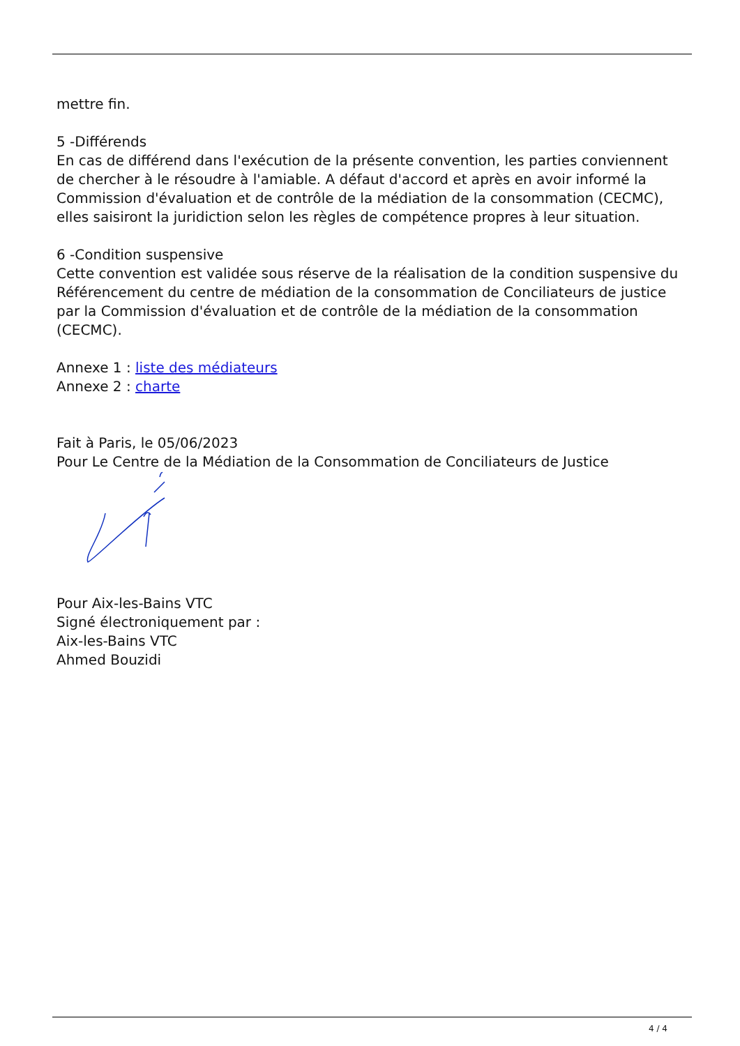mettre fin.
5 -Différends
En cas de différend dans l'exécution de la présente convention, les parties conviennent de chercher à le résoudre à l'amiable. A défaut d'accord et après en avoir informé la Commission d'évaluation et de contrôle de la médiation de la consommation (CECMC), elles saisiront la juridiction selon les règles de compétence propres à leur situation.
6 -Condition suspensive
Cette convention est validée sous réserve de la réalisation de la condition suspensive du Référencement du centre de médiation de la consommation de Conciliateurs de justice par la Commission d'évaluation et de contrôle de la médiation de la consommation (CECMC).
Annexe 1 : liste des médiateurs
Annexe 2 : charte
Fait à Paris, le 05/06/2023
Pour Le Centre de la Médiation de la Consommation de Conciliateurs de Justice
Pour Aix-les-Bains VTC
Signé électroniquement par :
Aix-les-Bains VTC
Ahmed Bouzidi
4 / 4